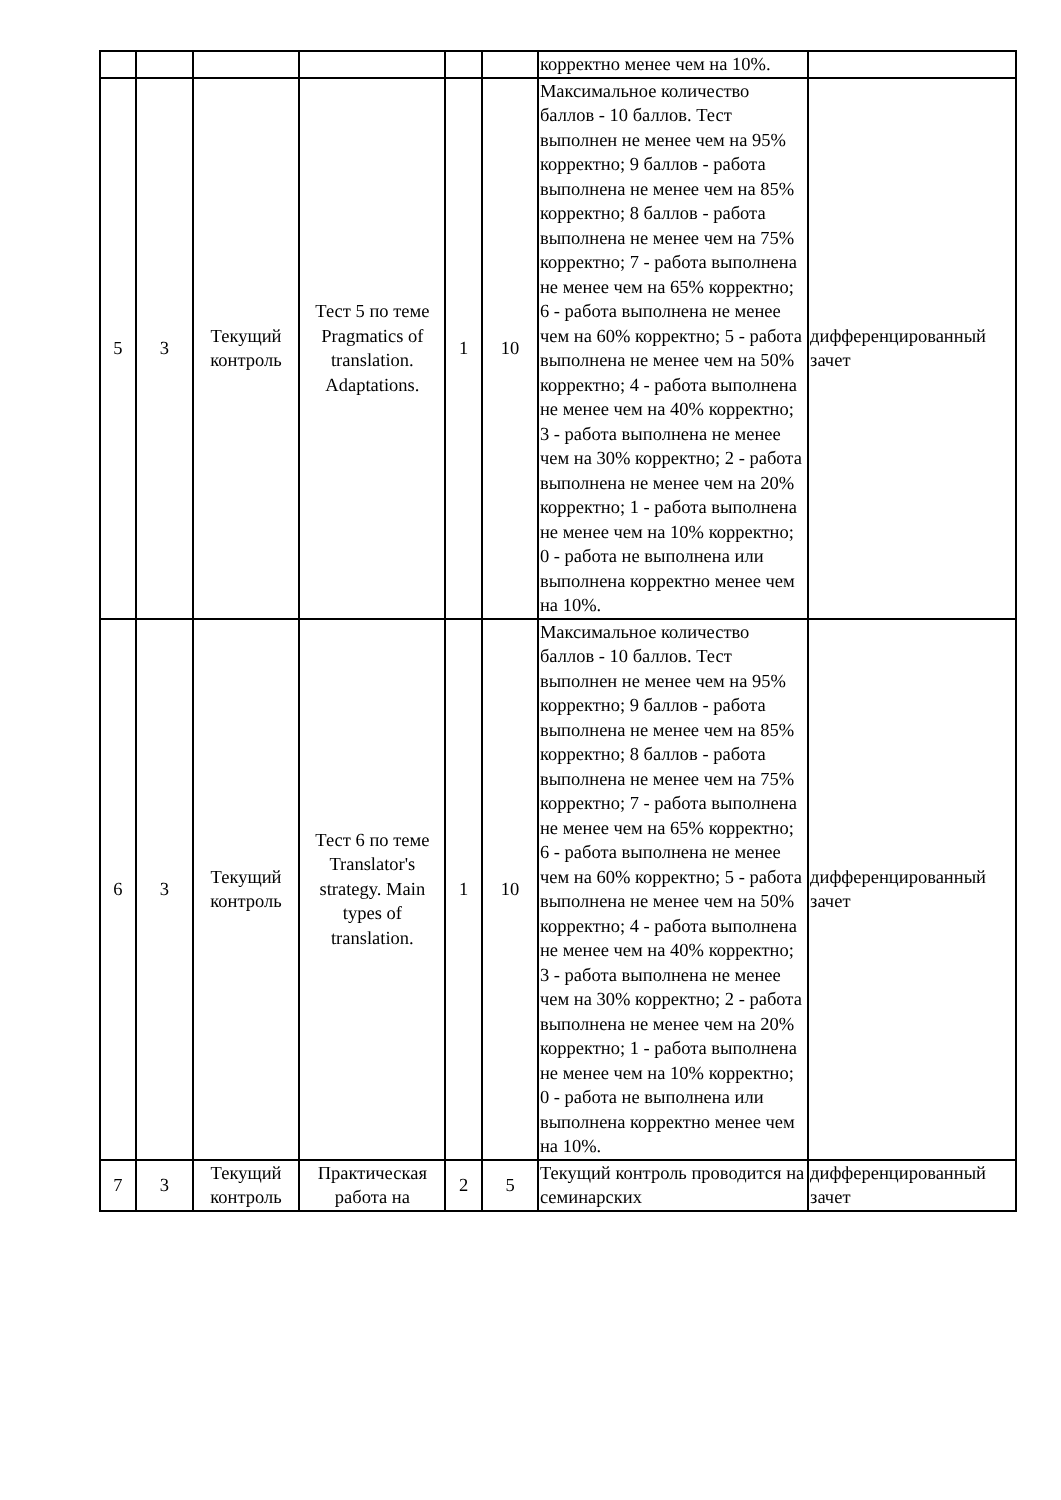| | | | | | | корректно менее чем на 10%. | |
| 5 | 3 | Текущий контроль | Тест 5 по теме Pragmatics of translation. Adaptations. | 1 | 10 | Максимальное количество баллов - 10 баллов. Тест выполнен не менее чем на 95% корректно; 9 баллов - работа выполнена не менее чем на 85% корректно; 8 баллов - работа выполнена не менее чем на 75% корректно; 7 - работа выполнена не менее чем на 65% корректно; 6 - работа выполнена не менее чем на 60% корректно; 5 - работа выполнена не менее чем на 50% корректно; 4 - работа выполнена не менее чем на 40% корректно; 3 - работа выполнена не менее чем на 30% корректно; 2 - работа выполнена не менее чем на 20% корректно; 1 - работа выполнена не менее чем на 10% корректно; 0 - работа не выполнена или выполнена корректно менее чем на 10%. | дифференцированный зачет |
| 6 | 3 | Текущий контроль | Тест 6 по теме Translator's strategy. Main types of translation. | 1 | 10 | Максимальное количество баллов - 10 баллов. Тест выполнен не менее чем на 95% корректно; 9 баллов - работа выполнена не менее чем на 85% корректно; 8 баллов - работа выполнена не менее чем на 75% корректно; 7 - работа выполнена не менее чем на 65% корректно; 6 - работа выполнена не менее чем на 60% корректно; 5 - работа выполнена не менее чем на 50% корректно; 4 - работа выполнена не менее чем на 40% корректно; 3 - работа выполнена не менее чем на 30% корректно; 2 - работа выполнена не менее чем на 20% корректно; 1 - работа выполнена не менее чем на 10% корректно; 0 - работа не выполнена или выполнена корректно менее чем на 10%. | дифференцированный зачет |
| 7 | 3 | Текущий контроль | Практическая работа на | 2 | 5 | Текущий контроль проводится на семинарских | дифференцированный зачет |